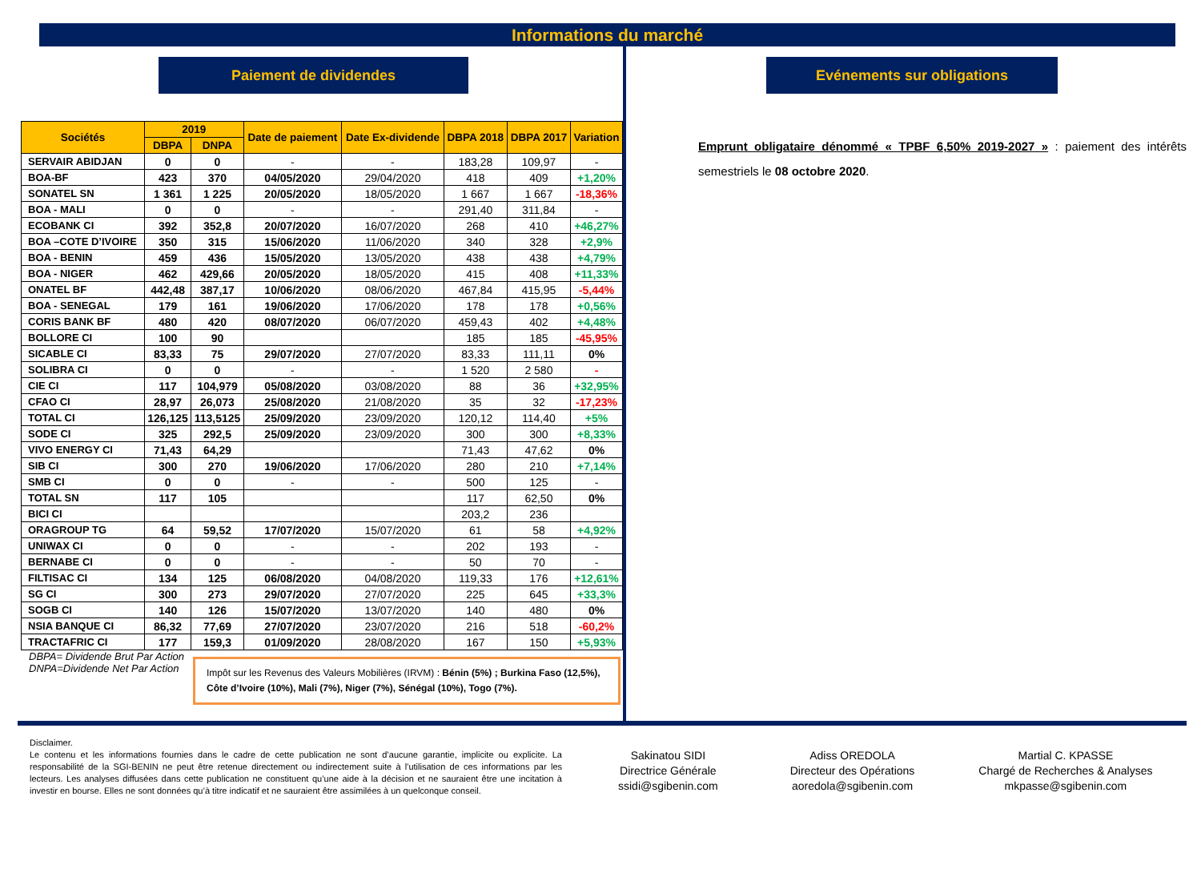Informations du marché
Paiement de dividendes
| Sociétés | 2019 | | Date de paiement | Date Ex-dividende | DBPA 2018 | DBPA 2017 | Variation |
| --- | --- | --- | --- | --- | --- | --- | --- |
| | DBPA | DNPA | | | | | |
| SERVAIR ABIDJAN | 0 | 0 | - | - | 183,28 | 109,97 | - |
| BOA-BF | 423 | 370 | 04/05/2020 | 29/04/2020 | 418 | 409 | +1,20% |
| SONATEL SN | 1 361 | 1 225 | 20/05/2020 | 18/05/2020 | 1 667 | 1 667 | -18,36% |
| BOA - MALI | 0 | 0 | - | - | 291,40 | 311,84 | - |
| ECOBANK CI | 392 | 352,8 | 20/07/2020 | 16/07/2020 | 268 | 410 | +46,27% |
| BOA –COTE D’IVOIRE | 350 | 315 | 15/06/2020 | 11/06/2020 | 340 | 328 | +2,9% |
| BOA - BENIN | 459 | 436 | 15/05/2020 | 13/05/2020 | 438 | 438 | +4,79% |
| BOA - NIGER | 462 | 429,66 | 20/05/2020 | 18/05/2020 | 415 | 408 | +11,33% |
| ONATEL BF | 442,48 | 387,17 | 10/06/2020 | 08/06/2020 | 467,84 | 415,95 | -5,44% |
| BOA - SENEGAL | 179 | 161 | 19/06/2020 | 17/06/2020 | 178 | 178 | +0,56% |
| CORIS BANK BF | 480 | 420 | 08/07/2020 | 06/07/2020 | 459,43 | 402 | +4,48% |
| BOLLORE CI | 100 | 90 | | | 185 | 185 | -45,95% |
| SICABLE CI | 83,33 | 75 | 29/07/2020 | 27/07/2020 | 83,33 | 111,11 | 0% |
| SOLIBRA CI | 0 | 0 | - | - | 1 520 | 2 580 | - |
| CIE CI | 117 | 104,979 | 05/08/2020 | 03/08/2020 | 88 | 36 | +32,95% |
| CFAO CI | 28,97 | 26,073 | 25/08/2020 | 21/08/2020 | 35 | 32 | -17,23% |
| TOTAL CI | 126,125 | 113,5125 | 25/09/2020 | 23/09/2020 | 120,12 | 114,40 | +5% |
| SODE CI | 325 | 292,5 | 25/09/2020 | 23/09/2020 | 300 | 300 | +8,33% |
| VIVO ENERGY CI | 71,43 | 64,29 | | | 71,43 | 47,62 | 0% |
| SIB CI | 300 | 270 | 19/06/2020 | 17/06/2020 | 280 | 210 | +7,14% |
| SMB CI | 0 | 0 | - | - | 500 | 125 | - |
| TOTAL SN | 117 | 105 | | | 117 | 62,50 | 0% |
| BICI CI | | | | | 203,2 | 236 | |
| ORAGROUP TG | 64 | 59,52 | 17/07/2020 | 15/07/2020 | 61 | 58 | +4,92% |
| UNIWAX CI | 0 | 0 | - | - | 202 | 193 | - |
| BERNABE CI | 0 | 0 | - | - | 50 | 70 | - |
| FILTISAC CI | 134 | 125 | 06/08/2020 | 04/08/2020 | 119,33 | 176 | +12,61% |
| SG CI | 300 | 273 | 29/07/2020 | 27/07/2020 | 225 | 645 | +33,3% |
| SOGB CI | 140 | 126 | 15/07/2020 | 13/07/2020 | 140 | 480 | 0% |
| NSIA BANQUE CI | 86,32 | 77,69 | 27/07/2020 | 23/07/2020 | 216 | 518 | -60,2% |
| TRACTAFRIC CI | 177 | 159,3 | 01/09/2020 | 28/08/2020 | 167 | 150 | +5,93% |
DBPA= Dividende Brut Par Action
DNPA=Dividende Net Par Action
Impôt sur les Revenus des Valeurs Mobilières (IRVM) : Bénin (5%) ; Burkina Faso (12,5%), Côte d’Ivoire (10%), Mali (7%), Niger (7%), Sénégal (10%), Togo (7%).
Evénements sur obligations
Emprunt obligataire dénommé « TPBF 6,50% 2019-2027 » : paiement des intérêts semestriels le 08 octobre 2020.
Disclaimer.
Le contenu et les informations fournies dans le cadre de cette publication ne sont d’aucune garantie, implicite ou explicite. La responsabilité de la SGI-BENIN ne peut être retenue directement ou indirectement suite à l'utilisation de ces informations par les lecteurs. Les analyses diffusées dans cette publication ne constituent qu’une aide à la décision et ne sauraient être une incitation à investir en bourse. Elles ne sont données qu’à titre indicatif et ne sauraient être assimilées à un quelconque conseil.
Sakinatou SIDI
Directrice Générale
ssidi@sgibenin.com
Adiss OREDOLA
Directeur des Opérations
aoredola@sgibenin.com
Martial C. KPASSE
Chargé de Recherches & Analyses
mkpasse@sgibenin.com